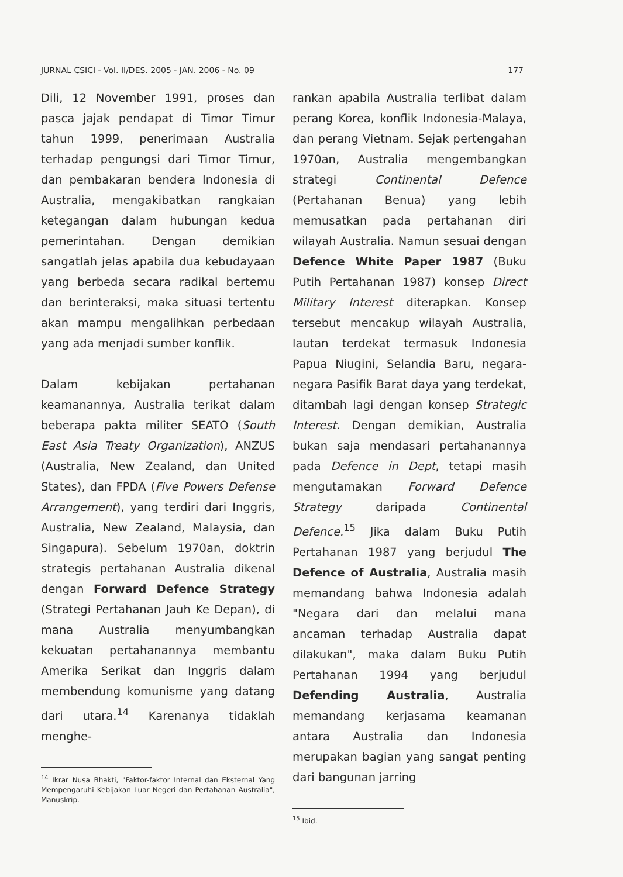JURNAL CSICI - Vol. II/DES. 2005 - JAN. 2006 - No. 09 177
Dili, 12 November 1991, proses dan pasca jajak pendapat di Timor Timur tahun 1999, penerimaan Australia terhadap pengungsi dari Timor Timur, dan pembakaran bendera Indonesia di Australia, mengakibatkan rangkaian ketegangan dalam hubungan kedua pemerintahan. Dengan demikian sangatlah jelas apabila dua kebudayaan yang berbeda secara radikal bertemu dan berinteraksi, maka situasi tertentu akan mampu mengalihkan perbedaan yang ada menjadi sumber konflik.
Dalam kebijakan pertahanan keamanannya, Australia terikat dalam beberapa pakta militer SEATO (South East Asia Treaty Organization), ANZUS (Australia, New Zealand, dan United States), dan FPDA (Five Powers Defense Arrangement), yang terdiri dari Inggris, Australia, New Zealand, Malaysia, dan Singapura). Sebelum 1970an, doktrin strategis pertahanan Australia dikenal dengan Forward Defence Strategy (Strategi Pertahanan Jauh Ke Depan), di mana Australia menyumbangkan kekuatan pertahanannya membantu Amerika Serikat dan Inggris dalam membendung komunisme yang datang dari utara.<sup>14</sup> Karenanya tidaklah menghe-
<sup>14</sup> Ikrar Nusa Bhakti, "Faktor-faktor Internal dan Eksternal Yang Mempengaruhi Kebijakan Luar Negeri dan Pertahanan Australia", Manuskrip.
rankan apabila Australia terlibat dalam perang Korea, konflik Indonesia-Malaya, dan perang Vietnam. Sejak pertengahan 1970an, Australia mengembangkan strategi Continental Defence (Pertahanan Benua) yang lebih memusatkan pada pertahanan diri wilayah Australia. Namun sesuai dengan Defence White Paper 1987 (Buku Putih Pertahanan 1987) konsep Direct Military Interest diterapkan. Konsep tersebut mencakup wilayah Australia, lautan terdekat termasuk Indonesia Papua Niugini, Selandia Baru, negara-negara Pasifik Barat daya yang terdekat, ditambah lagi dengan konsep Strategic Interest. Dengan demikian, Australia bukan saja mendasari pertahanannya pada Defence in Dept, tetapi masih mengutamakan Forward Defence Strategy daripada Continental Defence.<sup>15</sup> Jika dalam Buku Putih Pertahanan 1987 yang berjudul The Defence of Australia, Australia masih memandang bahwa Indonesia adalah "Negara dari dan melalui mana ancaman terhadap Australia dapat dilakukan", maka dalam Buku Putih Pertahanan 1994 yang berjudul Defending Australia, Australia memandang kerjasama keamanan antara Australia dan Indonesia merupakan bagian yang sangat penting dari bangunan jarring
<sup>15</sup> Ibid.